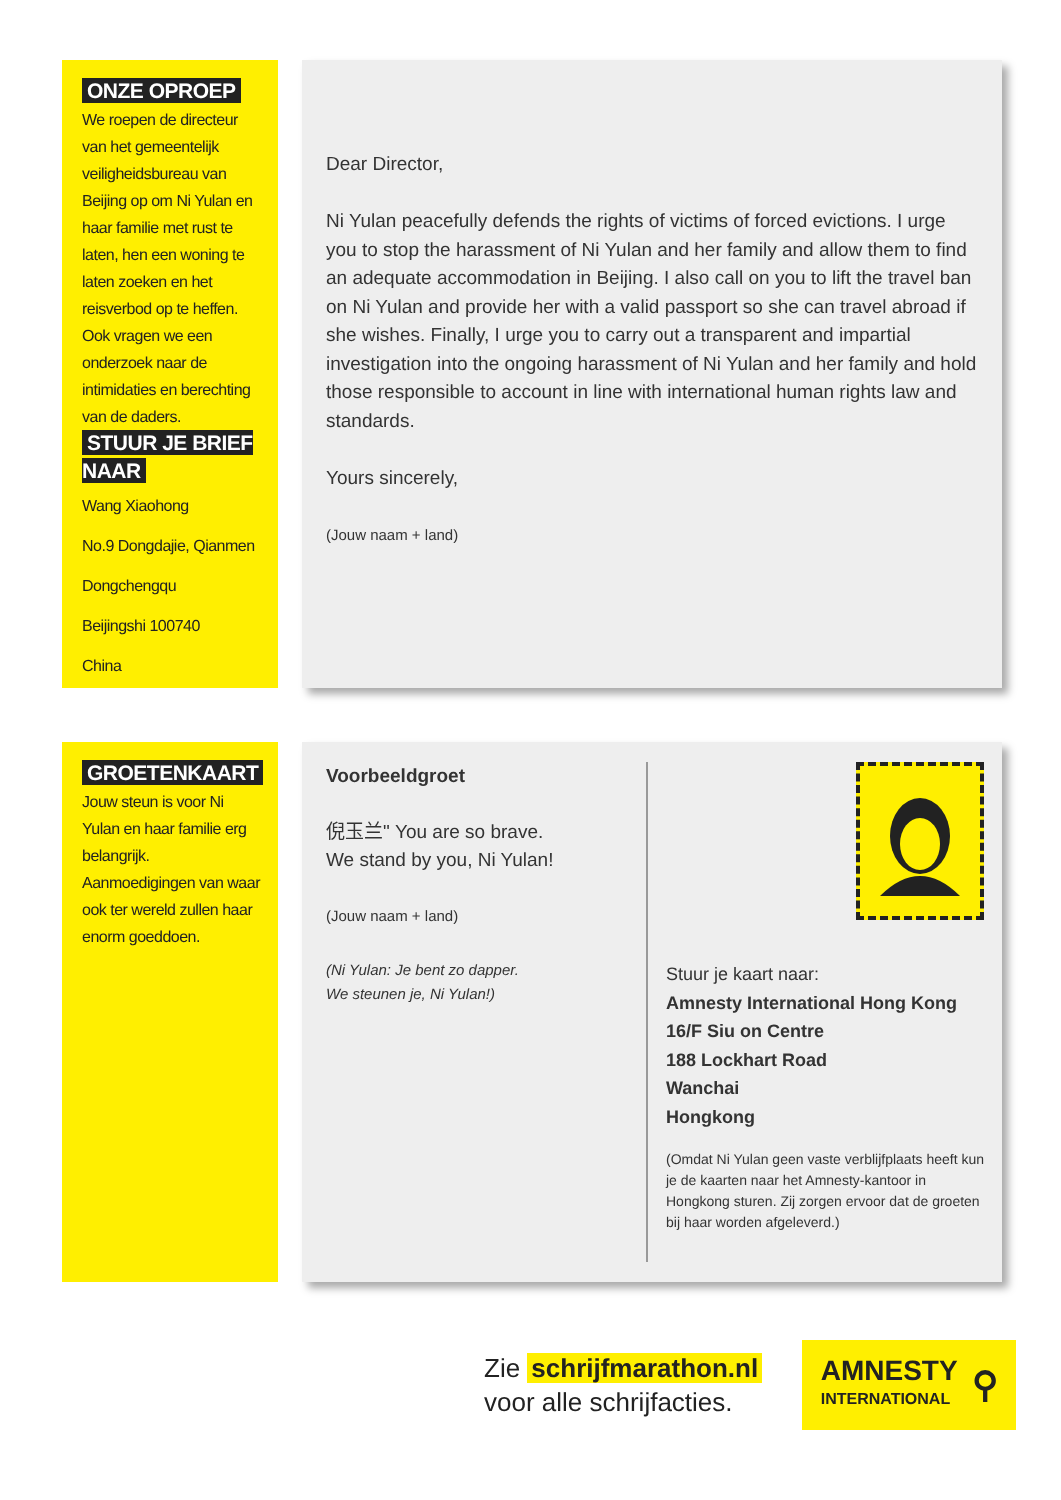ONZE OPROEP
We roepen de directeur van het gemeentelijk veiligheidsbureau van Beijing op om Ni Yulan en haar familie met rust te laten, hen een woning te laten zoeken en het reisverbod op te heffen. Ook vragen we een onderzoek naar de intimidaties en berechting van de daders.
STUUR JE BRIEF NAAR
Wang Xiaohong
No.9 Dongdajie, Qianmen
Dongchengqu
Beijingshi 100740
China
Dear Director,
Ni Yulan peacefully defends the rights of victims of forced evictions. I urge you to stop the harassment of Ni Yulan and her family and allow them to find an adequate accommodation in Beijing. I also call on you to lift the travel ban on Ni Yulan and provide her with a valid passport so she can travel abroad if she wishes. Finally, I urge you to carry out a transparent and impartial investigation into the ongoing harassment of Ni Yulan and her family and hold those responsible to account in line with international human rights law and standards.
Yours sincerely,
(Jouw naam + land)
GROETENKAART
Jouw steun is voor Ni Yulan en haar familie erg belangrijk. Aanmoedigingen van waar ook ter wereld zullen haar enorm goeddoen.
Voorbeeldgroet
倪玉兰" You are so brave.
We stand by you, Ni Yulan!
(Jouw naam + land)
(Ni Yulan: Je bent zo dapper.
We steunen je, Ni Yulan!)
Stuur je kaart naar:
Amnesty International Hong Kong
16/F Siu on Centre
188 Lockhart Road
Wanchai
Hongkong
(Omdat Ni Yulan geen vaste verblijfplaats heeft kun je de kaarten naar het Amnesty-kantoor in Hongkong sturen. Zij zorgen ervoor dat de groeten bij haar worden afgeleverd.)
Zie schrijfmarathon.nl
voor alle schrijfacties.
AMNESTY
INTERNATIONAL
⚲